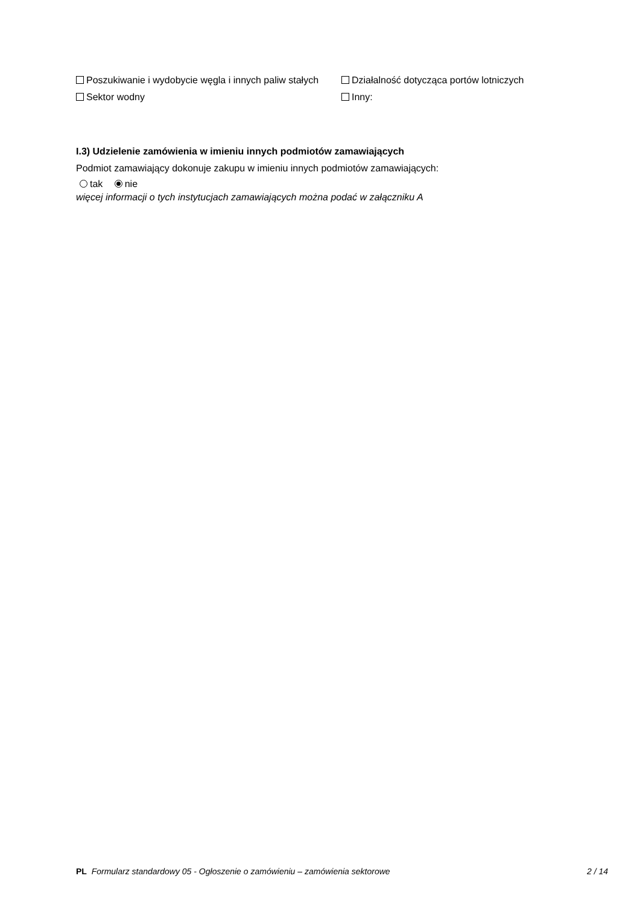Poszukiwanie i wydobycie węgla i innych paliw stałych
Sektor wodny
Działalność dotycząca portów lotniczych
Inny:
I.3) Udzielenie zamówienia w imieniu innych podmiotów zamawiających
Podmiot zamawiający dokonuje zakupu w imieniu innych podmiotów zamawiających:
tak nie
więcej informacji o tych instytucjach zamawiających można podać w załączniku A
PL Formularz standardowy 05 - Ogłoszenie o zamówieniu – zamówienia sektorowe 2 / 14